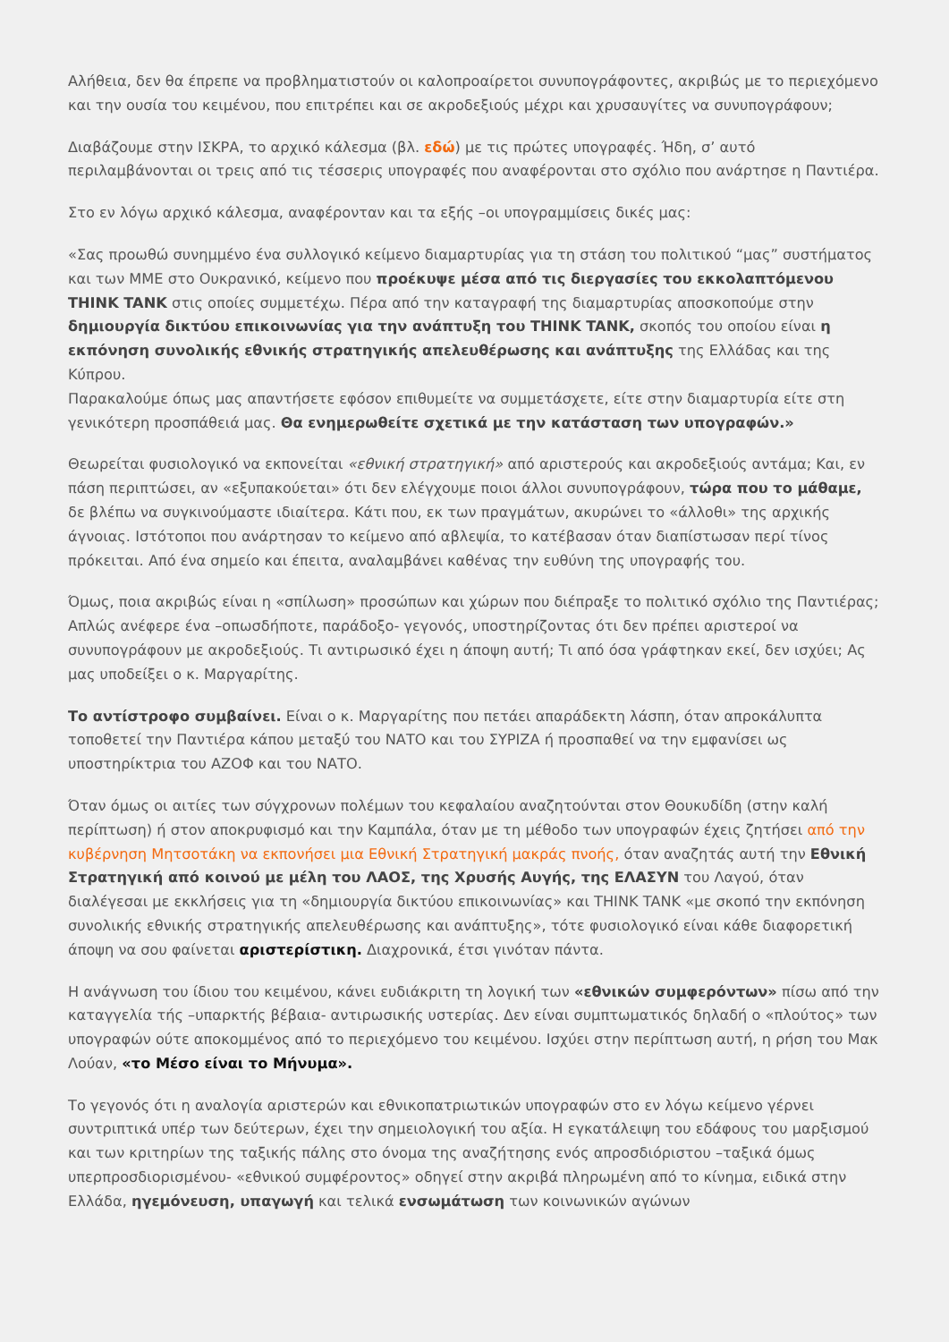Αλήθεια, δεν θα έπρεπε να προβληματιστούν οι καλοπροαίρετοι συνυπογράφοντες, ακριβώς με το περιεχόμενο και την ουσία του κειμένου, που επιτρέπει και σε ακροδεξιούς μέχρι και χρυσαυγίτες να συνυπογράφουν;
Διαβάζουμε στην ΙΣΚΡΑ, το αρχικό κάλεσμα (βλ. εδώ) με τις πρώτες υπογραφές. Ήδη, σ’ αυτό περιλαμβάνονται οι τρεις από τις τέσσερις υπογραφές που αναφέρονται στο σχόλιο που ανάρτησε η Παντιέρα.
Στο εν λόγω αρχικό κάλεσμα, αναφέρονταν και τα εξής –οι υπογραμμίσεις δικές μας:
«Σας προωθώ συνημμένο ένα συλλογικό κείμενο διαμαρτυρίας για τη στάση του πολιτικού “μας” συστήματος και των ΜΜΕ στο Ουκρανικό, κείμενο που προέκυψε μέσα από τις διεργασίες του εκκολαπτόμενου THINK TANK στις οποίες συμμετέχω. Πέρα από την καταγραφή της διαμαρτυρίας αποσκοπούμε στην δημιουργία δικτύου επικοινωνίας για την ανάπτυξη του THINK TANK, σκοπός του οποίου είναι η εκπόνηση συνολικής εθνικής στρατηγικής απελευθέρωσης και ανάπτυξης της Ελλάδας και της Κύπρου.
Παρακαλούμε όπως μας απαντήσετε εφόσον επιθυμείτε να συμμετάσχετε, είτε στην διαμαρτυρία είτε στη γενικότερη προσπάθειά μας. Θα ενημερωθείτε σχετικά με την κατάσταση των υπογραφών.»
Θεωρείται φυσιολογικό να εκπονείται «εθνική στρατηγική» από αριστερούς και ακροδεξιούς αντάμα; Και, εν πάση περιπτώσει, αν «εξυπακούεται» ότι δεν ελέγχουμε ποιοι άλλοι συνυπογράφουν, τώρα που το μάθαμε, δε βλέπω να συγκινούμαστε ιδιαίτερα. Κάτι που, εκ των πραγμάτων, ακυρώνει το «άλλοθι» της αρχικής άγνοιας. Ιστότοποι που ανάρτησαν το κείμενο από αβλεψία, το κατέβασαν όταν διαπίστωσαν περί τίνος πρόκειται. Από ένα σημείο και έπειτα, αναλαμβάνει καθένας την ευθύνη της υπογραφής του.
Όμως, ποια ακριβώς είναι η «σπίλωση» προσώπων και χώρων που διέπραξε το πολιτικό σχόλιο της Παντιέρας; Απλώς ανέφερε ένα –οπωσδήποτε, παράδοξο- γεγονός, υποστηρίζοντας ότι δεν πρέπει αριστεροί να συνυπογράφουν με ακροδεξιούς. Τι αντιρωσικό έχει η άποψη αυτή; Τι από όσα γράφτηκαν εκεί, δεν ισχύει; Ας μας υποδείξει ο κ. Μαργαρίτης.
Το αντίστροφο συμβαίνει. Είναι ο κ. Μαργαρίτης που πετάει απαράδεκτη λάσπη, όταν απροκάλυπτα τοποθετεί την Παντιέρα κάπου μεταξύ του ΝΑΤΟ και του ΣΥΡΙΖΑ ή προσπαθεί να την εμφανίσει ως υποστηρίκτρια του ΑΖΟΦ και του ΝΑΤΟ.
Όταν όμως οι αιτίες των σύγχρονων πολέμων του κεφαλαίου αναζητούνται στον Θουκυδίδη (στην καλή περίπτωση) ή στον αποκρυφισμό και την Καμπάλα, όταν με τη μέθοδο των υπογραφών έχεις ζητήσει από την κυβέρνηση Μητσοτάκη να εκπονήσει μια Εθνική Στρατηγική μακράς πνοής, όταν αναζητάς αυτή την Εθνική Στρατηγική από κοινού με μέλη του ΛΑΟΣ, της Χρυσής Αυγής, της ΕΛΑΣΥΝ του Λαγού, όταν διαλέγεσαι με εκκλήσεις για τη «δημιουργία δικτύου επικοινωνίας» και THINK TANK «με σκοπό την εκπόνηση συνολικής εθνικής στρατηγικής απελευθέρωσης και ανάπτυξης», τότε φυσιολογικό είναι κάθε διαφορετική άποψη να σου φαίνεται αριστερίστικη. Διαχρονικά, έτσι γινόταν πάντα.
Η ανάγνωση του ίδιου του κειμένου, κάνει ευδιάκριτη τη λογική των «εθνικών συμφερόντων» πίσω από την καταγγελία τής –υπαρκτής βέβαια- αντιρωσικής υστερίας. Δεν είναι συμπτωματικός δηλαδή ο «πλούτος» των υπογραφών ούτε αποκομμένος από το περιεχόμενο του κειμένου. Ισχύει στην περίπτωση αυτή, η ρήση του Μακ Λούαν, «το Μέσο είναι το Μήνυμα».
Το γεγονός ότι η αναλογία αριστερών και εθνικοπατριωτικών υπογραφών στο εν λόγω κείμενο γέρνει συντριπτικά υπέρ των δεύτερων, έχει την σημειολογική του αξία. Η εγκατάλειψη του εδάφους του μαρξισμού και των κριτηρίων της ταξικής πάλης στο όνομα της αναζήτησης ενός απροσδιόριστου –ταξικά όμως υπερπροσδιορισμένου- «εθνικού συμφέροντος» οδηγεί στην ακριβά πληρωμένη από το κίνημα, ειδικά στην Ελλάδα, ηγεμόνευση, υπαγωγή και τελικά ενσωμάτωση των κοινωνικών αγώνων